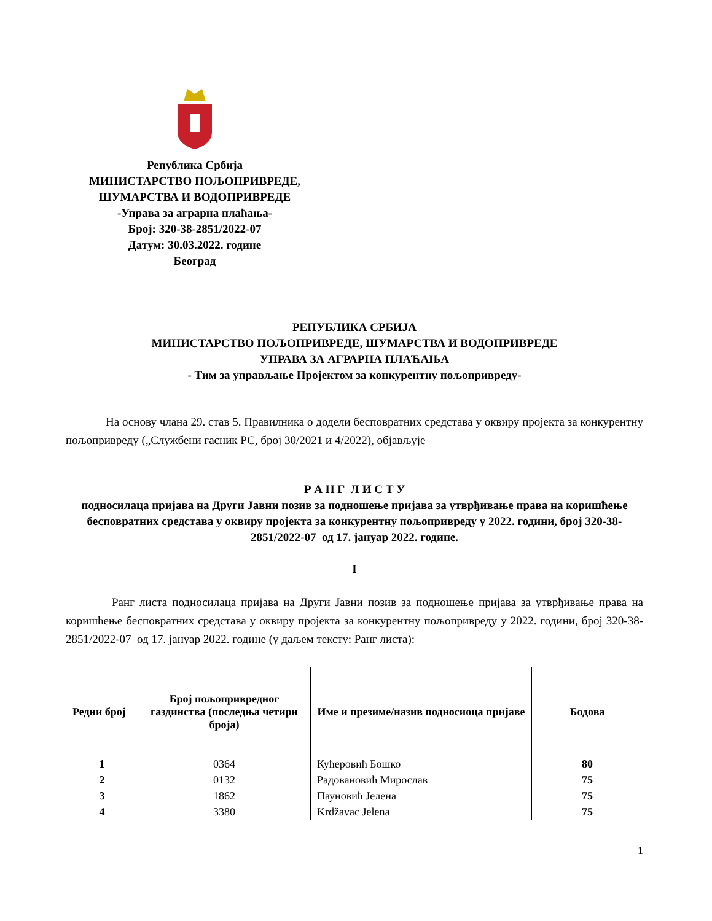Република Србија
МИНИСТАРСТВО ПОЉОПРИВРЕДЕ,
ШУМАРСТВА И ВОДОПРИВРЕДЕ
-Управа за аграрна плаћања-
Број: 320-38-2851/2022-07
Датум: 30.03.2022. године
Београд
РЕПУБЛИКА СРБИЈА
МИНИСТАРСТВО ПОЉОПРИВРЕДЕ, ШУМАРСТВА И ВОДОПРИВРЕДЕ
УПРАВА ЗА АГРАРНА ПЛАЋАЊА
- Тим за управљање Пројектом за конкурентну пољопривреду-
На основу члана 29. став 5. Правилника о додели бесповратних средстава у оквиру пројекта за конкурентну пољопривреду („Службени гасник РС, број 30/2021 и 4/2022), објављује
Р А Н Г Л И С Т У
подносилаца пријава на Други Јавни позив за подношење пријава за утврђивање права на коришћење бесповратних средстава у оквиру пројекта за конкурентну пољопривреду у 2022. години, број 320-38-2851/2022-07 од 17. јануар 2022. године.
I
Ранг листа подносилаца пријава на Други Јавни позив за подношење пријава за утврђивање права на коришћење бесповратних средстава у оквиру пројекта за конкурентну пољопривреду у 2022. години, број 320-38-2851/2022-07 од 17. јануар 2022. године (у даљем тексту: Ранг листа):
| Редни број | Број пољопривредног газдинства (последња четири броја) | Име и презиме/назив подносиоца пријаве | Бодова |
| --- | --- | --- | --- |
| 1 | 0364 | Кућеровић Бошко | 80 |
| 2 | 0132 | Радовановић Мирослав | 75 |
| 3 | 1862 | Пауновић Јелена | 75 |
| 4 | 3380 | Krdžavac Jelena | 75 |
1